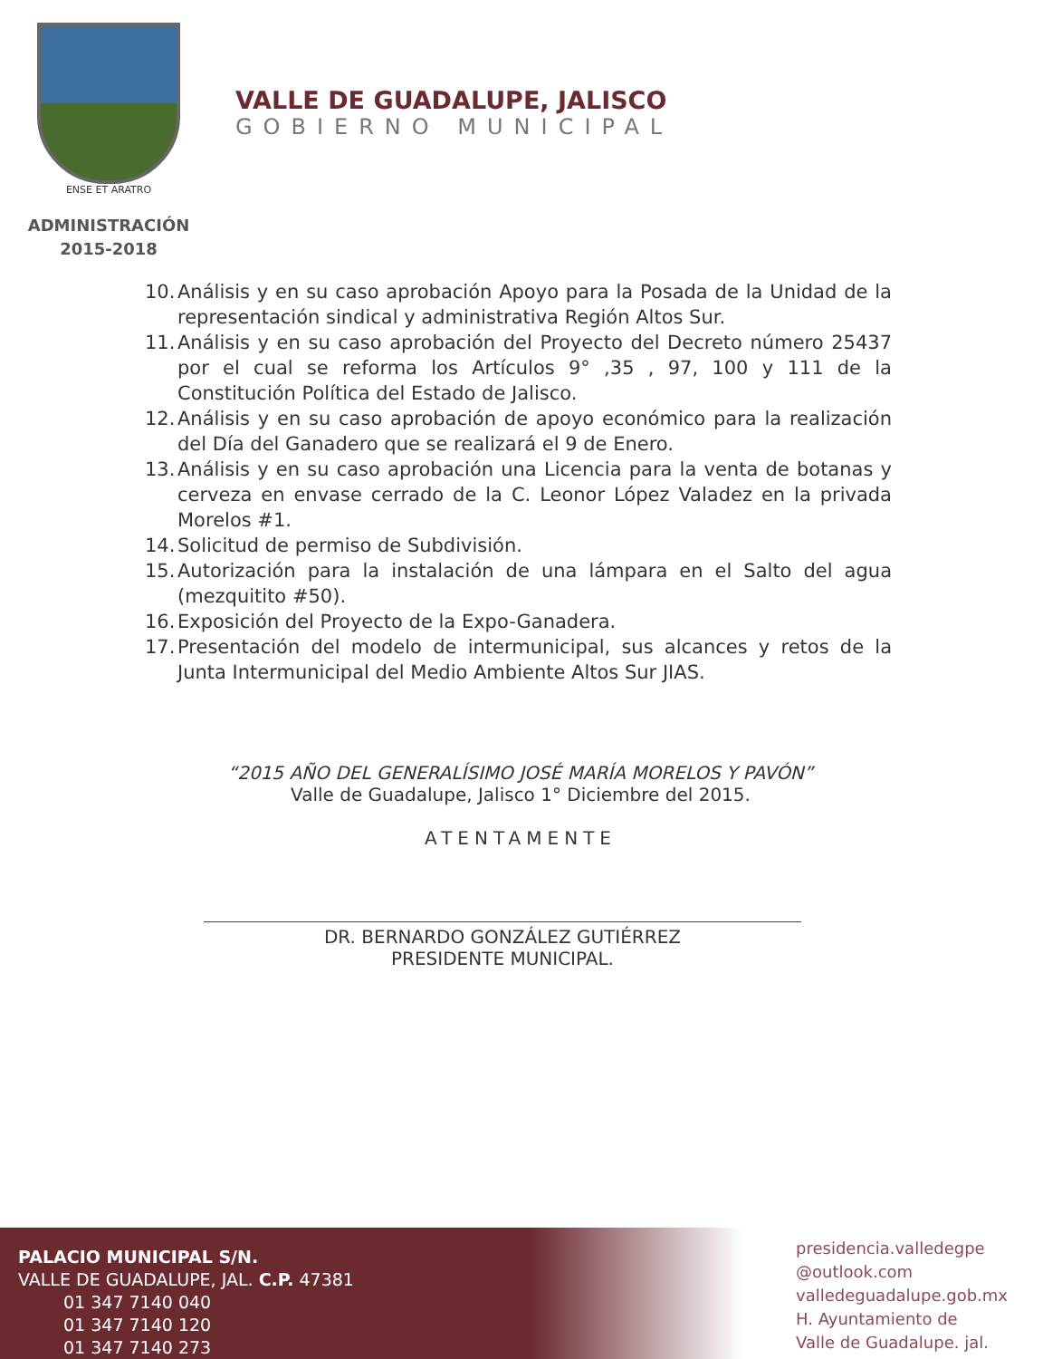ENSE ET ARATRO
ADMINISTRACIÓN
2015-2018
VALLE DE GUADALUPE, JALISCO
GOBIERNO MUNICIPAL
10.
Análisis y en su caso aprobación Apoyo para la Posada de la Unidad de la representación sindical y administrativa Región Altos Sur.
11.
Análisis y en su caso aprobación del Proyecto del Decreto número 25437 por el cual se reforma los Artículos 9° ,35 , 97, 100 y 111 de la Constitución Política del Estado de Jalisco.
12.
Análisis y en su caso aprobación de apoyo económico para la realización del Día del Ganadero que se realizará el 9 de Enero.
13.
Análisis y en su caso aprobación una Licencia para la venta de botanas y cerveza en envase cerrado de la C. Leonor López Valadez en la privada Morelos #1.
14.
Solicitud de permiso de Subdivisión.
15.
Autorización para la instalación de una lámpara en el Salto del agua (mezquitito #50).
16.
Exposición del Proyecto de la Expo-Ganadera.
17.
Presentación del modelo de intermunicipal, sus alcances y retos de la Junta Intermunicipal del Medio Ambiente Altos Sur JIAS.
“2015 AÑO DEL GENERALÍSIMO JOSÉ MARÍA MORELOS Y PAVÓN”
Valle de Guadalupe, Jalisco 1° Diciembre del 2015.
ATENTAMENTE
DR. BERNARDO GONZÁLEZ GUTIÉRREZ
PRESIDENTE MUNICIPAL.
PALACIO MUNICIPAL S/N.
VALLE DE GUADALUPE, JAL. C.P. 47381
01 347 7140 040
01 347 7140 120
01 347 7140 273
presidencia.valledegpe
@outlook.com
valledeguadalupe.gob.mx
H. Ayuntamiento de
Valle de Guadalupe. jal.